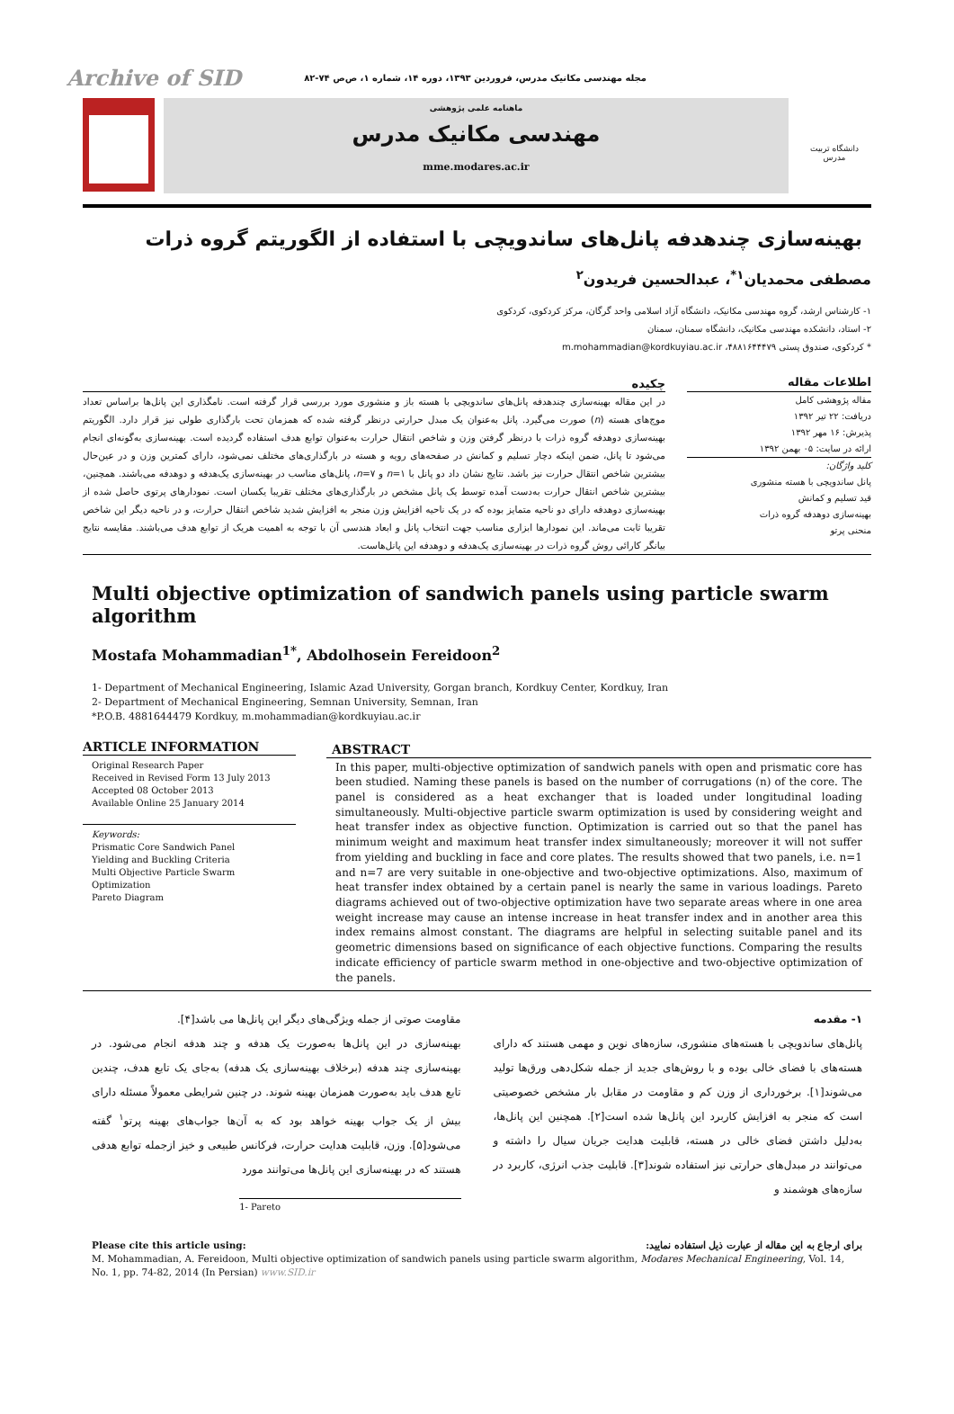Archive of SID مجله مهندسی مکانیک مدرس، فروردین ۱۳۹۳، دوره ۱۴، شماره ۱، ص‌ص ۷۴-۸۲
ماهنامه علمی پژوهشی
مهندسی مکانیک مدرس
mme.modares.ac.ir
دانشگاه تربیت مدرس
بهینه‌سازی چندهدفه پانل‌های ساندویچی با استفاده از الگوریتم گروه ذرات
مصطفی محمدیان<sup>۱*</sup>، عبدالحسین فریدون<sup>۲</sup>
۱- کارشناس ارشد، گروه مهندسی مکانیک، دانشگاه آزاد اسلامی واحد گرگان، مرکز کردکوی، کردکوی
۲- استاد، دانشکده مهندسی مکانیک، دانشگاه سمنان، سمنان
* کردکوی، صندوق پستی ۴۸۸۱۶۴۴۴۷۹، m.mohammadian@kordkuyiau.ac.ir
اطلاعات مقاله
مقاله پژوهشی کامل
دریافت: ۲۲ تیر ۱۳۹۲
پذیرش: ۱۶ مهر ۱۳۹۲
ارائه در سایت: ۰۵ بهمن ۱۳۹۲
کلید واژگان:
پانل ساندویچی با هسته منشوری
قید تسلیم و کمانش
بهینه‌سازی دوهدفه گروه ذرات
منحنی پرتو
چکیده
در این مقاله بهینه‌سازی چندهدفه پانل‌های ساندویچی با هسته باز و منشوری مورد بررسی قرار گرفته است. نامگذاری این پانل‌ها براساس تعداد موج‌های هسته (n) صورت می‌گیرد. پانل به‌عنوان یک مبدل حرارتی درنظر گرفته شده که همزمان تحت بارگذاری طولی نیز قرار دارد. الگوریتم بهینه‌سازی دوهدفه گروه ذرات با درنظر گرفتن وزن و شاخص انتقال حرارت به‌عنوان توابع هدف استفاده گردیده است. بهینه‌سازی به‌گونه‌ای انجام می‌شود تا پانل، ضمن اینکه دچار تسلیم و کمانش در صفحه‌های رویه و هسته در بارگذاری‌های مختلف نمی‌شود، دارای کمترین وزن و در عین‌حال بیشترین شاخص انتقال حرارت نیز باشد. نتایج نشان داد دو پانل با n=۱ و n=۷، پانل‌های مناسب در بهینه‌سازی یک‌هدفه و دوهدفه می‌باشند. همچنین، بیشترین شاخص انتقال حرارت به‌دست آمده توسط یک پانل مشخص در بارگذاری‌های مختلف تقریبا یکسان است. نمودارهای پرتوی حاصل شده از بهینه‌سازی دوهدفه دارای دو ناحیه متمایز بوده که در یک ناحیه افزایش وزن منجر به افزایش شدید شاخص انتقال حرارت، و در ناحیه دیگر این شاخص تقریبا ثابت می‌ماند. این نمودارها ابزاری مناسب جهت انتخاب پانل و ابعاد هندسی آن با توجه به اهمیت هریک از توابع هدف می‌باشند. مقایسه نتایج بیانگر کارائی روش گروه ذرات در بهینه‌سازی یک‌هدفه و دوهدفه این پانل‌هاست.
Multi objective optimization of sandwich panels using particle swarm algorithm
Mostafa Mohammadian<sup>1*</sup>, Abdolhosein Fereidoon<sup>2</sup>
1- Department of Mechanical Engineering, Islamic Azad University, Gorgan branch, Kordkuy Center, Kordkuy, Iran
2- Department of Mechanical Engineering, Semnan University, Semnan, Iran
*P.O.B. 4881644479 Kordkuy, m.mohammadian@kordkuyiau.ac.ir
ARTICLE INFORMATION
Original Research Paper
Received in Revised Form 13 July 2013
Accepted 08 October 2013
Available Online 25 January 2014
Keywords:
Prismatic Core Sandwich Panel
Yielding and Buckling Criteria
Multi Objective Particle Swarm Optimization
Pareto Diagram
ABSTRACT
In this paper, multi-objective optimization of sandwich panels with open and prismatic core has been studied. Naming these panels is based on the number of corrugations (n) of the core. The panel is considered as a heat exchanger that is loaded under longitudinal loading simultaneously. Multi-objective particle swarm optimization is used by considering weight and heat transfer index as objective function. Optimization is carried out so that the panel has minimum weight and maximum heat transfer index simultaneously; moreover it will not suffer from yielding and buckling in face and core plates. The results showed that two panels, i.e. n=1 and n=7 are very suitable in one-objective and two-objective optimizations. Also, maximum of heat transfer index obtained by a certain panel is nearly the same in various loadings. Pareto diagrams achieved out of two-objective optimization have two separate areas where in one area weight increase may cause an intense increase in heat transfer index and in another area this index remains almost constant. The diagrams are helpful in selecting suitable panel and its geometric dimensions based on significance of each objective functions. Comparing the results indicate efficiency of particle swarm method in one-objective and two-objective optimization of the panels.
۱- مقدمه
پانل‌های ساندویچی با هسته‌های منشوری، سازه‌های نوین و مهمی هستند که دارای هسته‌های با فضای خالی بوده و با روش‌های جدید از جمله شکل‌دهی ورق‌ها تولید می‌شوند[۱]. برخورداری از وزن کم و مقاومت در مقابل بار مشخص خصوصیتی است که منجر به افزایش کاربرد این پانل‌ها شده است[۲]. همچنین این پانل‌ها، به‌دلیل داشتن فضای خالی در هسته، قابلیت هدایت جریان سیال را داشته و می‌توانند در مبدل‌های حرارتی نیز استفاده شوند[۳]. قابلیت جذب انرژی، کاربرد در سازه‌های هوشمند و
مقاومت صوتی از جمله ویژگی‌های دیگر این پانل‌ها می باشد[۴].
بهینه‌سازی در این پانل‌ها به‌صورت یک هدفه و چند هدفه انجام می‌شود. در بهینه‌سازی چند هدفه (برخلاف بهینه‌سازی یک هدفه) به‌جای یک تابع هدف، چندین تابع هدف باید به‌صورت همزمان بهینه شوند. در چنین شرایطی معمولاً مسئله دارای بیش از یک جواب بهینه خواهد بود که به آن‌ها جواب‌های بهینه پرتو<sup>۱</sup> گفته می‌شود[۵]. وزن، قابلیت هدایت حرارت، فرکانس طبیعی و خیز ازجمله توابع هدفی هستند که در بهینه‌سازی این پانل‌ها می‌توانند مورد
1- Pareto
Please cite this article using: برای ارجاع به این مقاله از عبارت ذیل استفاده نمایید:
M. Mohammadian, A. Fereidoon, Multi objective optimization of sandwich panels using particle swarm algorithm, Modares Mechanical Engineering, Vol. 14, No. 1, pp. 74-82, 2014 (In Persian) www.SID.ir